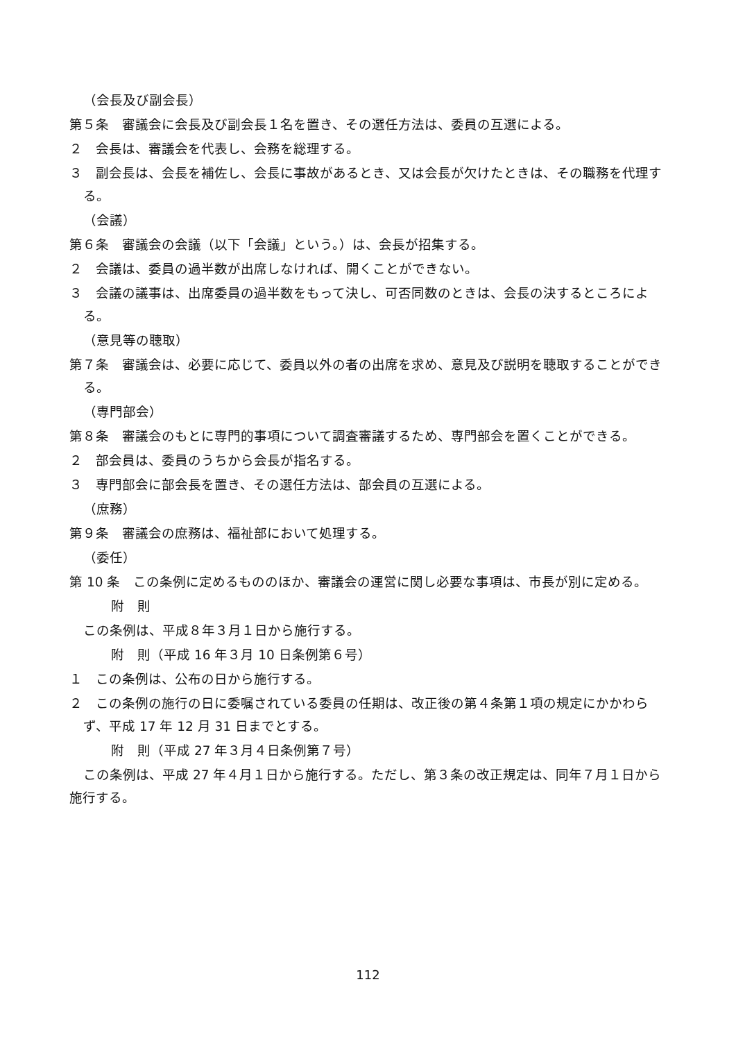（会長及び副会長）
第５条　審議会に会長及び副会長１名を置き、その選任方法は、委員の互選による。
２　会長は、審議会を代表し、会務を総理する。
３　副会長は、会長を補佐し、会長に事故があるとき、又は会長が欠けたときは、その職務を代理する。
（会議）
第６条　審議会の会議（以下「会議」という。）は、会長が招集する。
２　会議は、委員の過半数が出席しなければ、開くことができない。
３　会議の議事は、出席委員の過半数をもって決し、可否同数のときは、会長の決するところによる。
（意見等の聴取）
第７条　審議会は、必要に応じて、委員以外の者の出席を求め、意見及び説明を聴取することができる。
（専門部会）
第８条　審議会のもとに専門的事項について調査審議するため、専門部会を置くことができる。
２　部会員は、委員のうちから会長が指名する。
３　専門部会に部会長を置き、その選任方法は、部会員の互選による。
（庶務）
第９条　審議会の庶務は、福祉部において処理する。
（委任）
第 10 条　この条例に定めるもののほか、審議会の運営に関し必要な事項は、市長が別に定める。
附　則
この条例は、平成８年３月１日から施行する。
附　則（平成 16 年３月 10 日条例第６号）
１　この条例は、公布の日から施行する。
２　この条例の施行の日に委嘱されている委員の任期は、改正後の第４条第１項の規定にかかわらず、平成 17 年 12 月 31 日までとする。
附　則（平成 27 年３月４日条例第７号）
この条例は、平成 27 年４月１日から施行する。ただし、第３条の改正規定は、同年７月１日から施行する。
112